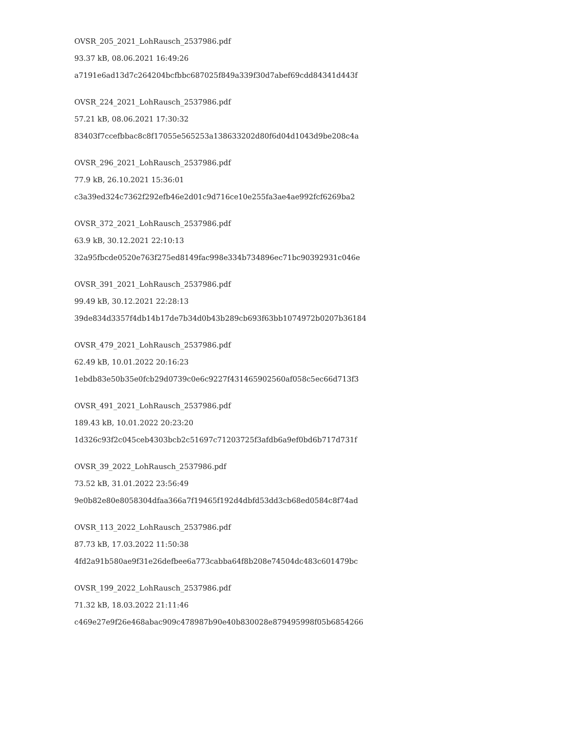OVSR_205_2021_LohRausch_2537986.pdf
93.37 kB, 08.06.2021 16:49:26
a7191e6ad13d7c264204bcfbbc687025f849a339f30d7abef69cdd84341d443f
OVSR_224_2021_LohRausch_2537986.pdf
57.21 kB, 08.06.2021 17:30:32
83403f7ccefbbac8c8f17055e565253a138633202d80f6d04d1043d9be208c4a
OVSR_296_2021_LohRausch_2537986.pdf
77.9 kB, 26.10.2021 15:36:01
c3a39ed324c7362f292efb46e2d01c9d716ce10e255fa3ae4ae992fcf6269ba2
OVSR_372_2021_LohRausch_2537986.pdf
63.9 kB, 30.12.2021 22:10:13
32a95fbcde0520e763f275ed8149fac998e334b734896ec71bc90392931c046e
OVSR_391_2021_LohRausch_2537986.pdf
99.49 kB, 30.12.2021 22:28:13
39de834d3357f4db14b17de7b34d0b43b289cb693f63bb1074972b0207b36184
OVSR_479_2021_LohRausch_2537986.pdf
62.49 kB, 10.01.2022 20:16:23
1ebdb83e50b35e0fcb29d0739c0e6c9227f431465902560af058c5ec66d713f3
OVSR_491_2021_LohRausch_2537986.pdf
189.43 kB, 10.01.2022 20:23:20
1d326c93f2c045ceb4303bcb2c51697c71203725f3afdb6a9ef0bd6b717d731f
OVSR_39_2022_LohRausch_2537986.pdf
73.52 kB, 31.01.2022 23:56:49
9e0b82e80e8058304dfaa366a7f19465f192d4dbfd53dd3cb68ed0584c8f74ad
OVSR_113_2022_LohRausch_2537986.pdf
87.73 kB, 17.03.2022 11:50:38
4fd2a91b580ae9f31e26defbee6a773cabba64f8b208e74504dc483c601479bc
OVSR_199_2022_LohRausch_2537986.pdf
71.32 kB, 18.03.2022 21:11:46
c469e27e9f26e468abac909c478987b90e40b830028e879495998f05b6854266